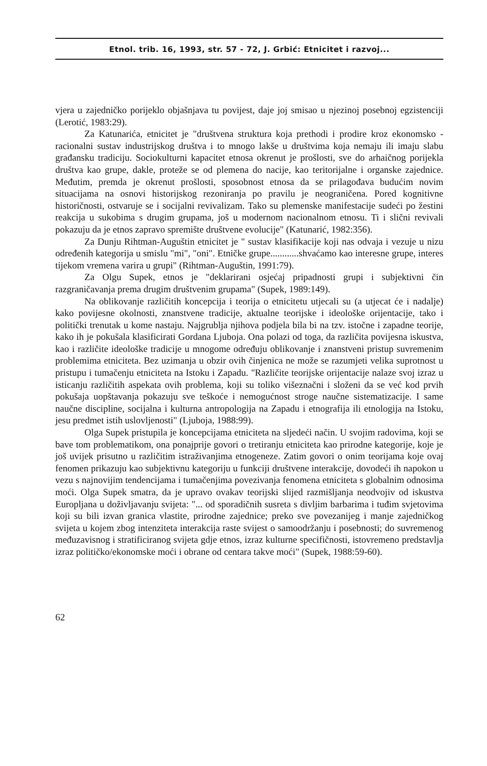Etnol. trib. 16, 1993, str. 57 - 72, J. Grbić: Etnicitet i razvoj...
vjera u zajedničko porijeklo objašnjava tu povijest, daje joj smisao u njezinoj posebnoj egzistenciji (Lerotić, 1983:29).
Za Katunarića, etnicitet je "društvena struktura koja prethodi i prodire kroz ekonomsko - racionalni sustav industrijskog društva i to mnogo lakše u društvima koja nemaju ili imaju slabu građansku tradiciju. Sociokulturni kapacitet etnosa okrenut je prošlosti, sve do arhaičnog porijekla društva kao grupe, dakle, proteže se od plemena do nacije, kao teritorijalne i organske zajednice. Međutim, premda je okrenut prošlosti, sposobnost etnosa da se prilagođava budućim novim situacijama na osnovi historijskog rezoniranja po pravilu je neograničena. Pored kognitivne historičnosti, ostvaruje se i socijalni revivalizam. Tako su plemenske manifestacije sudeći po žestini reakcija u sukobima s drugim grupama, još u modernom nacionalnom etnosu. Ti i slični revivali pokazuju da je etnos zapravo spremište društvene evolucije" (Katunarić, 1982:356).
Za Dunju Rihtman-Auguštin etnicitet je " sustav klasifikacije koji nas odvaja i vezuje u nizu određenih kategorija u smislu "mi", "oni". Etničke grupe............shvaćamo kao interesne grupe, interes tijekom vremena varira u grupi" (Rihtman-Auguštin, 1991:79).
Za Olgu Supek, etnos je "deklarirani osjećaj pripadnosti grupi i subjektivni čin razgraničavanja prema drugim društvenim grupama" (Supek, 1989:149).
Na oblikovanje različitih koncepcija i teorija o etnicitetu utjecali su (a utjecat će i nadalje) kako povijesne okolnosti, znanstvene tradicije, aktualne teorijske i ideološke orijentacije, tako i politički trenutak u kome nastaju. Najgrublja njihova podjela bila bi na tzv. istočne i zapadne teorije, kako ih je pokušala klasificirati Gordana Ljuboja. Ona polazi od toga, da različita povijesna iskustva, kao i različite ideološke tradicije u mnogome određuju oblikovanje i znanstveni pristup suvremenim problemima etniciteta. Bez uzimanja u obzir ovih činjenica ne može se razumjeti velika suprotnost u pristupu i tumačenju etniciteta na Istoku i Zapadu. "Različite teorijske orijentacije nalaze svoj izraz u isticanju različitih aspekata ovih problema, koji su toliko višeznačni i složeni da se već kod prvih pokušaja uopštavanja pokazuju sve teškoće i nemogućnost stroge naučne sistematizacije. I same naučne discipline, socijalna i kulturna antropologija na Zapadu i etnografija ili etnologija na Istoku, jesu predmet istih uslovljenosti" (Ljuboja, 1988:99).
Olga Supek pristupila je koncepcijama etniciteta na sljedeći način. U svojim radovima, koji se bave tom problematikom, ona ponajprije govori o tretiranju etniciteta kao prirodne kategorije, koje je još uvijek prisutno u različitim istraživanjima etnogeneze. Zatim govori o onim teorijama koje ovaj fenomen prikazuju kao subjektivnu kategoriju u funkciji društvene interakcije, dovodeći ih napokon u vezu s najnovijim tendencijama i tumačenjima povezivanja fenomena etniciteta s globalnim odnosima moći. Olga Supek smatra, da je upravo ovakav teorijski slijed razmišljanja neodvojiv od iskustva Europljana u doživljavanju svijeta: "... od sporadičnih susreta s divljim barbarima i tuđim svjetovima koji su bili izvan granica vlastite, prirodne zajednice; preko sve povezanijeg i manje zajedničkog svijeta u kojem zbog intenziteta interakcija raste svijest o samoodržanju i posebnosti; do suvremenog međuzavisnog i stratificiranog svijeta gdje etnos, izraz kulturne specifičnosti, istovremeno predstavlja izraz političko/ekonomske moći i obrane od centara takve moći" (Supek, 1988:59-60).
62